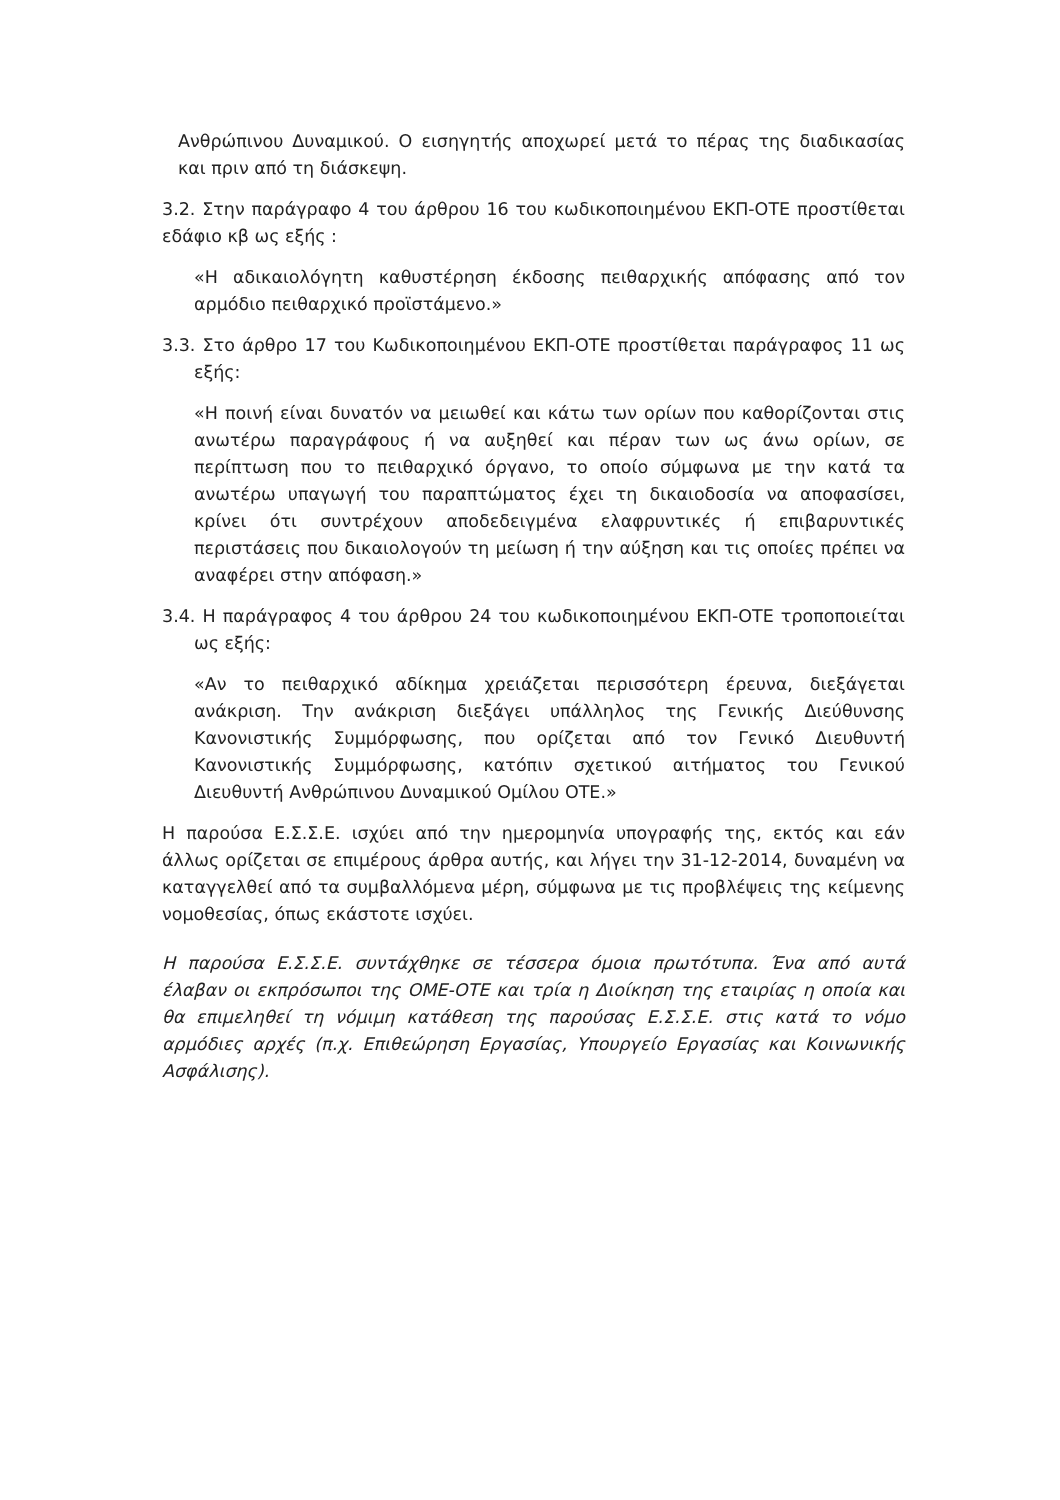Ανθρώπινου Δυναμικού. Ο εισηγητής αποχωρεί μετά το πέρας της διαδικασίας και πριν από τη διάσκεψη.
3.2. Στην παράγραφο 4 του άρθρου 16 του κωδικοποιημένου ΕΚΠ-ΟΤΕ προστίθεται εδάφιο κβ ως εξής :
«Η αδικαιολόγητη καθυστέρηση έκδοσης πειθαρχικής απόφασης από τον αρμόδιο πειθαρχικό προϊστάμενο.»
3.3. Στο άρθρο 17 του Κωδικοποιημένου ΕΚΠ-ΟΤΕ προστίθεται παράγραφος 11 ως εξής:
«Η ποινή είναι δυνατόν να μειωθεί και κάτω των ορίων που καθορίζονται στις ανωτέρω παραγράφους ή να αυξηθεί και πέραν των ως άνω ορίων, σε περίπτωση που το πειθαρχικό όργανο, το οποίο σύμφωνα με την κατά τα ανωτέρω υπαγωγή του παραπτώματος έχει τη δικαιοδοσία να αποφασίσει, κρίνει ότι συντρέχουν αποδεδειγμένα ελαφρυντικές ή επιβαρυντικές περιστάσεις που δικαιολογούν τη μείωση ή την αύξηση και τις οποίες πρέπει να αναφέρει στην απόφαση.»
3.4. Η παράγραφος 4 του άρθρου 24 του κωδικοποιημένου ΕΚΠ-ΟΤΕ τροποποιείται ως εξής:
«Αν το πειθαρχικό αδίκημα χρειάζεται περισσότερη έρευνα, διεξάγεται ανάκριση. Την ανάκριση διεξάγει υπάλληλος της Γενικής Διεύθυνσης Κανονιστικής Συμμόρφωσης, που ορίζεται από τον Γενικό Διευθυντή Κανονιστικής Συμμόρφωσης, κατόπιν σχετικού αιτήματος του Γενικού Διευθυντή Ανθρώπινου Δυναμικού Ομίλου ΟΤΕ.»
Η παρούσα Ε.Σ.Σ.Ε. ισχύει από την ημερομηνία υπογραφής της, εκτός και εάν άλλως ορίζεται σε επιμέρους άρθρα αυτής, και λήγει την 31-12-2014, δυναμένη να καταγγελθεί από τα συμβαλλόμενα μέρη, σύμφωνα με τις προβλέψεις της κείμενης νομοθεσίας, όπως εκάστοτε ισχύει.
Η παρούσα Ε.Σ.Σ.Ε. συντάχθηκε σε τέσσερα όμοια πρωτότυπα. Ένα από αυτά έλαβαν οι εκπρόσωποι της ΟΜΕ-ΟΤΕ και τρία η Διοίκηση της εταιρίας η οποία και θα επιμεληθεί τη νόμιμη κατάθεση της παρούσας Ε.Σ.Σ.Ε. στις κατά το νόμο αρμόδιες αρχές (π.χ. Επιθεώρηση Εργασίας, Υπουργείο Εργασίας και Κοινωνικής Ασφάλισης).